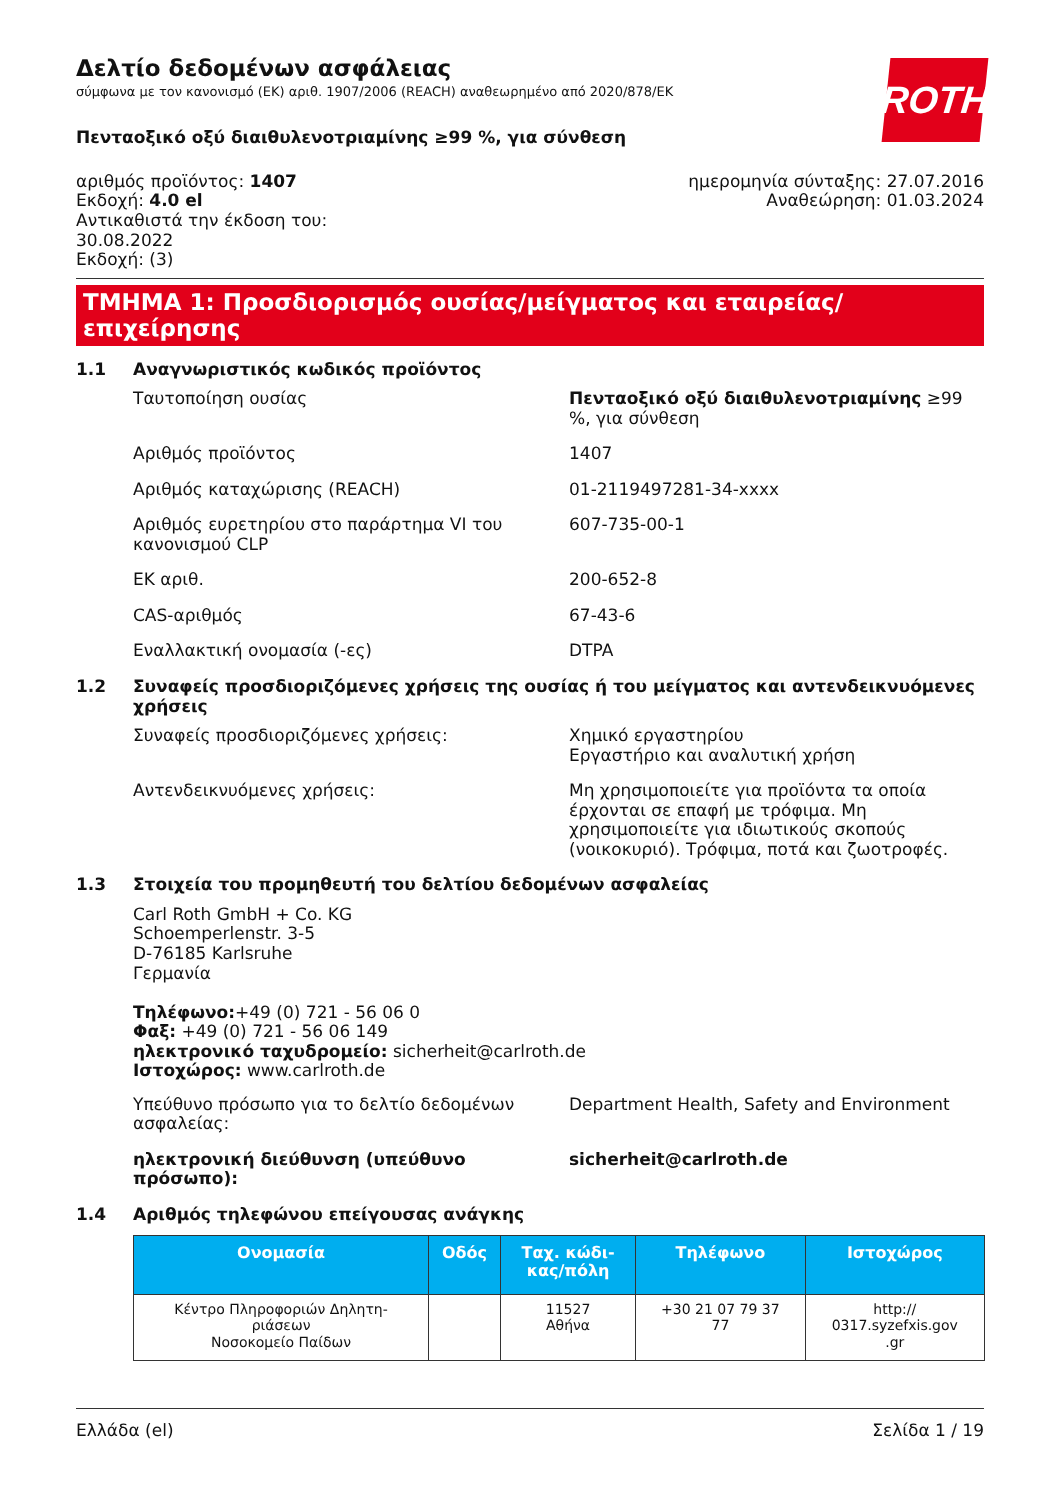ROTH
Δελτίο δεδομένων ασφάλειας
σύμφωνα με τον κανονισμό (ΕΚ) αριθ. 1907/2006 (REACH) αναθεωρημένο από 2020/878/ΕΚ
Πενταοξικό οξύ διαιθυλενοτριαμίνης ≥99 %, για σύνθεση
αριθμός προϊόντος: 1407
Εκδοχή: 4.0 el
Αντικαθιστά την έκδοση του:
30.08.2022
Εκδοχή: (3)
ημερομηνία σύνταξης: 27.07.2016
Αναθεώρηση: 01.03.2024
ΤΜΗΜΑ 1: Προσδιορισμός ουσίας/μείγματος και εταιρείας/επιχείρησης
1.1 Αναγνωριστικός κωδικός προϊόντος
Ταυτοποίηση ουσίας Πενταοξικό οξύ διαιθυλενοτριαμίνης ≥99 %, για σύνθεση
Αριθμός προϊόντος 1407
Αριθμός καταχώρισης (REACH) 01-2119497281-34-xxxx
Αριθμός ευρετηρίου στο παράρτημα VI του κανονισμού CLP
607-735-00-1
ΕΚ αριθ. 200-652-8
CAS-αριθμός 67-43-6
Εναλλακτική ονομασία (-ες) DTPA
1.2 Συναφείς προσδιοριζόμενες χρήσεις της ουσίας ή του μείγματος και αντενδεικνυόμενες χρήσεις
Συναφείς προσδιοριζόμενες χρήσεις: Χημικό εργαστηρίου
Εργαστήριο και αναλυτική χρήση
Αντενδεικνυόμενες χρήσεις: Μη χρησιμοποιείτε για προϊόντα τα οποία έρχονται σε επαφή με τρόφιμα. Μη χρησιμοποιείτε για ιδιωτικούς σκοπούς (νοικοκυριό). Τρόφιμα, ποτά και ζωοτροφές.
1.3 Στοιχεία του προμηθευτή του δελτίου δεδομένων ασφαλείας
Carl Roth GmbH + Co. KG
Schoemperlenstr. 3-5
D-76185 Karlsruhe
Γερμανία
Τηλέφωνο:+49 (0) 721 - 56 06 0
Φαξ: +49 (0) 721 - 56 06 149
ηλεκτρονικό ταχυδρομείο: sicherheit@carlroth.de
Ιστοχώρος: www.carlroth.de
Υπεύθυνο πρόσωπο για το δελτίο δεδομένων ασφαλείας:
Department Health, Safety and Environment
ηλεκτρονική διεύθυνση (υπεύθυνο πρόσωπο): sicherheit@carlroth.de
1.4 Αριθμός τηλεφώνου επείγουσας ανάγκης
| Ονομασία | Οδός | Ταχ. κώδι- κας/πόλη | Τηλέφωνο | Ιστοχώρος |
| --- | --- | --- | --- | --- |
| Κέντρο Πληροφοριών Δηλητη- ριάσεων Νοσοκομείο Παίδων | | 11527 Αθήνα | +30 21 07 79 37 77 | http:// 0317.syzefxis.gov .gr |
Ελλάδα (el) Σελίδα 1 / 19